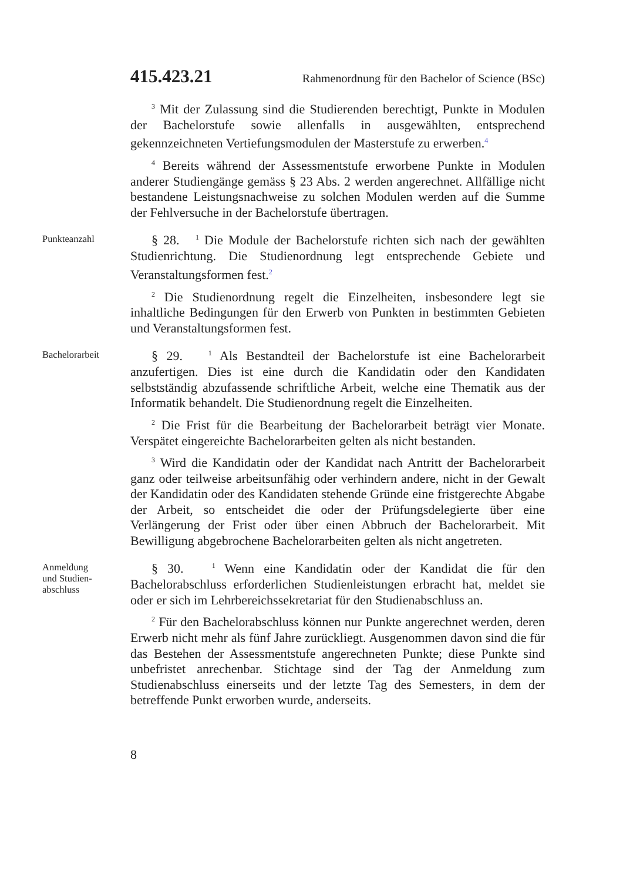415.423.21 Rahmenordnung für den Bachelor of Science (BSc)
<sup>3</sup> Mit der Zulassung sind die Studierenden berechtigt, Punkte in Modulen der Bachelorstufe sowie allenfalls in ausgewählten, entsprechend gekennzeichneten Vertiefungsmodulen der Masterstufe zu erwerben.<sup>4</sup>
<sup>4</sup> Bereits während der Assessmentstufe erworbene Punkte in Modulen anderer Studiengänge gemäss § 23 Abs. 2 werden angerechnet. Allfällige nicht bestandene Leistungsnachweise zu solchen Modulen werden auf die Summe der Fehlversuche in der Bachelorstufe übertragen.
Punkteanzahl
§ 28. <sup>1</sup> Die Module der Bachelorstufe richten sich nach der gewählten Studienrichtung. Die Studienordnung legt entsprechende Gebiete und Veranstaltungsformen fest.<sup>2</sup>
<sup>2</sup> Die Studienordnung regelt die Einzelheiten, insbesondere legt sie inhaltliche Bedingungen für den Erwerb von Punkten in bestimmten Gebieten und Veranstaltungsformen fest.
Bachelorarbeit
§ 29. <sup>1</sup> Als Bestandteil der Bachelorstufe ist eine Bachelorarbeit anzufertigen. Dies ist eine durch die Kandidatin oder den Kandidaten selbstständig abzufassende schriftliche Arbeit, welche eine Thematik aus der Informatik behandelt. Die Studienordnung regelt die Einzelheiten.
<sup>2</sup> Die Frist für die Bearbeitung der Bachelorarbeit beträgt vier Monate. Verspätet eingereichte Bachelorarbeiten gelten als nicht bestanden.
<sup>3</sup> Wird die Kandidatin oder der Kandidat nach Antritt der Bachelorarbeit ganz oder teilweise arbeitsunfähig oder verhindern andere, nicht in der Gewalt der Kandidatin oder des Kandidaten stehende Gründe eine fristgerechte Abgabe der Arbeit, so entscheidet die oder der Prüfungsdelegierte über eine Verlängerung der Frist oder über einen Abbruch der Bachelorarbeit. Mit Bewilligung abgebrochene Bachelorarbeiten gelten als nicht angetreten.
Anmeldung
und Studien-
abschluss
§ 30. <sup>1</sup> Wenn eine Kandidatin oder der Kandidat die für den Bachelorabschluss erforderlichen Studienleistungen erbracht hat, meldet sie oder er sich im Lehrbereichssekretariat für den Studienabschluss an.
<sup>2</sup> Für den Bachelorabschluss können nur Punkte angerechnet werden, deren Erwerb nicht mehr als fünf Jahre zurückliegt. Ausgenommen davon sind die für das Bestehen der Assessmentstufe angerechneten Punkte; diese Punkte sind unbefristet anrechenbar. Stichtage sind der Tag der Anmeldung zum Studienabschluss einerseits und der letzte Tag des Semesters, in dem der betreffende Punkt erworben wurde, anderseits.
8